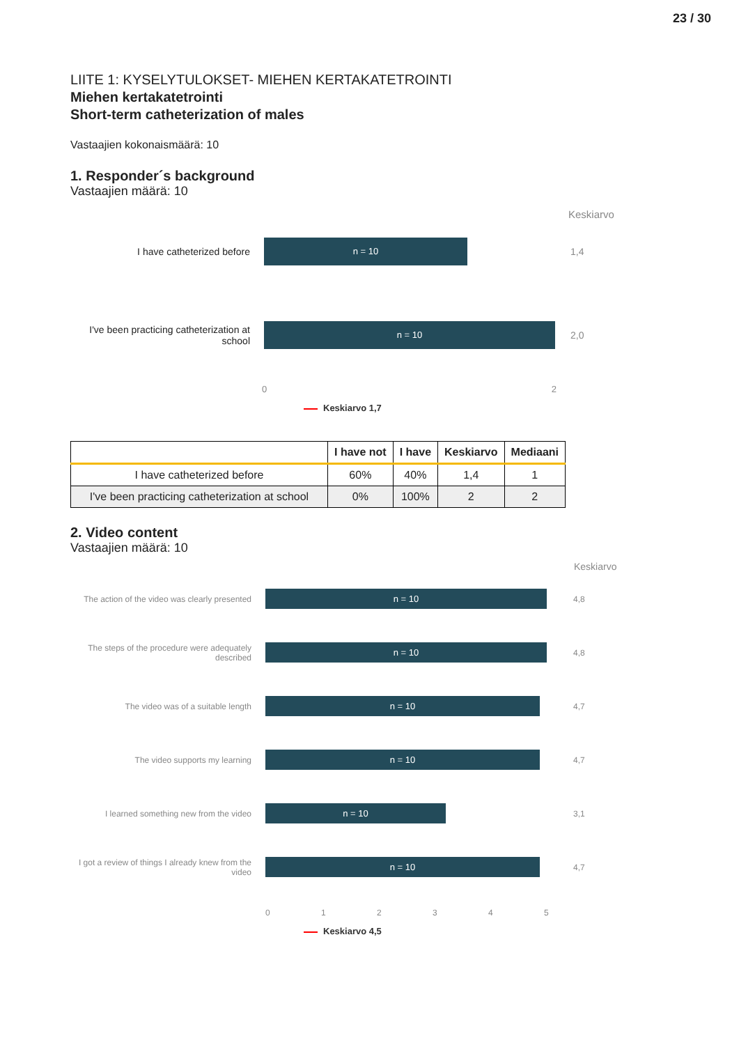23 / 30
LIITE 1: KYSELYTULOKSET- MIEHEN KERTAKATETROINTI
Miehen kertakatetrointi
Short-term catheterization of males
Vastaajien kokonaismäärä: 10
1. Responder´s background
Vastaajien määrä: 10
Keskiarvo
I have catheterized before
n = 10
1,4
I've been practicing catheterization at school
n = 10
2,0
0 2
Keskiarvo 1,7
| | I have not | I have | Keskiarvo | Mediaani |
| --- | --- | --- | --- | --- |
| I have catheterized before | 60% | 40% | 1,4 | 1 |
| I've been practicing catheterization at school | 0% | 100% | 2 | 2 |
2. Video content
Vastaajien määrä: 10
Keskiarvo
The action of the video was clearly presented
n = 10
4,8
The steps of the procedure were adequately described
n = 10
4,8
The video was of a suitable length
n = 10
4,7
The video supports my learning
n = 10
4,7
I learned something new from the video
n = 10
3,1
I got a review of things I already knew from the video
n = 10
4,7
0 1 2 3 4 5
Keskiarvo 4,5